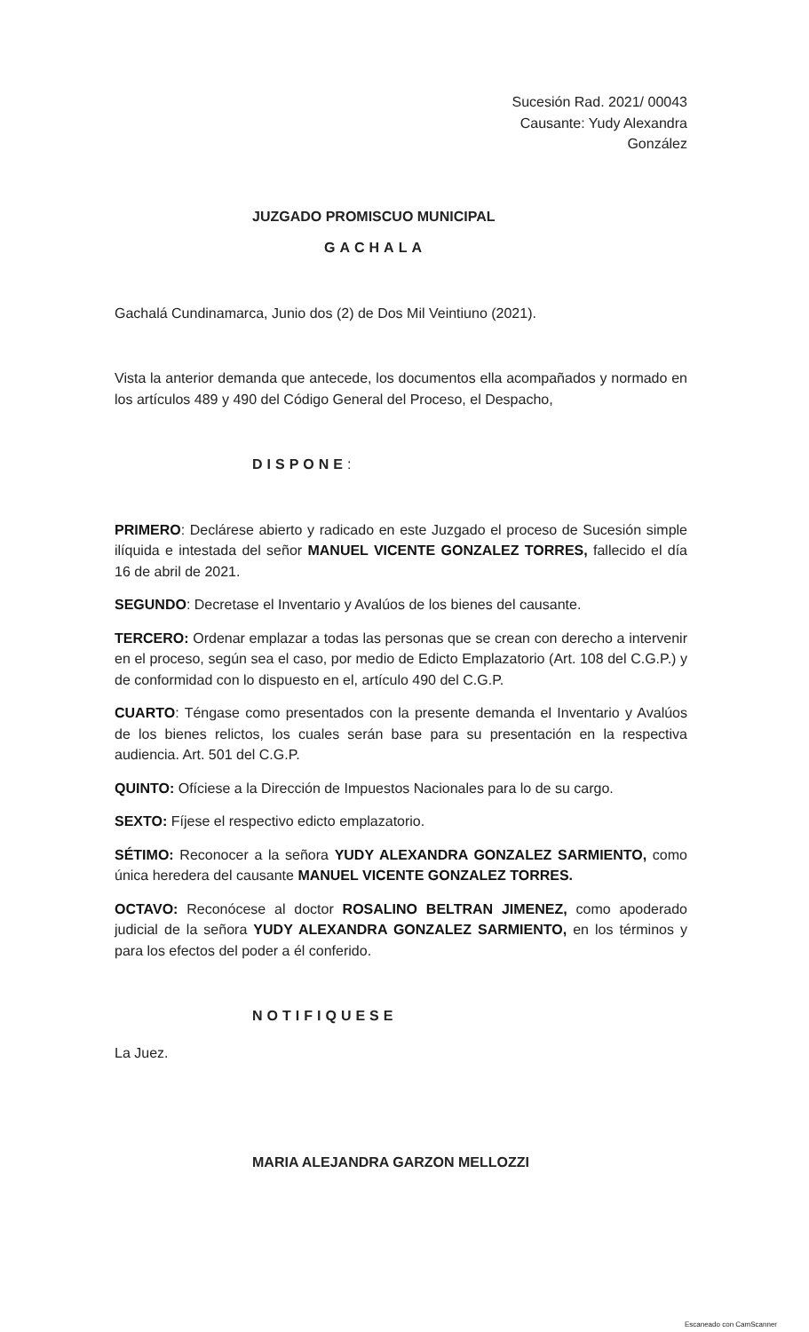Sucesión Rad. 2021/ 00043
Causante: Yudy Alexandra
González
JUZGADO PROMISCUO MUNICIPAL
GACHALA
Gachalá Cundinamarca, Junio dos (2) de Dos Mil Veintiuno (2021).
Vista la anterior demanda que antecede, los documentos ella acompañados y normado en los artículos 489 y 490 del Código General del Proceso, el Despacho,
DISPONE:
PRIMERO: Declárese abierto y radicado en este Juzgado el proceso de Sucesión simple ilíquida e intestada del señor MANUEL VICENTE GONZALEZ TORRES, fallecido el día 16 de abril de 2021.
SEGUNDO: Decretase el Inventario y Avalúos de los bienes del causante.
TERCERO: Ordenar emplazar a todas las personas que se crean con derecho a intervenir en el proceso, según sea el caso, por medio de Edicto Emplazatorio (Art. 108 del C.G.P.) y de conformidad con lo dispuesto en el, artículo 490 del C.G.P.
CUARTO: Téngase como presentados con la presente demanda el Inventario y Avalúos de los bienes relictos, los cuales serán base para su presentación en la respectiva audiencia. Art. 501 del C.G.P.
QUINTO: Ofíciese a la Dirección de Impuestos Nacionales para lo de su cargo.
SEXTO: Fíjese el respectivo edicto emplazatorio.
SÉTIMO: Reconocer a la señora YUDY ALEXANDRA GONZALEZ SARMIENTO, como única heredera del causante MANUEL VICENTE GONZALEZ TORRES.
OCTAVO: Reconócese al doctor ROSALINO BELTRAN JIMENEZ, como apoderado judicial de la señora YUDY ALEXANDRA GONZALEZ SARMIENTO, en los términos y para los efectos del poder a él conferido.
NOTIFIQUESE
La Juez.
MARIA ALEJANDRA GARZON MELLOZZI
Escaneado con CamScanner